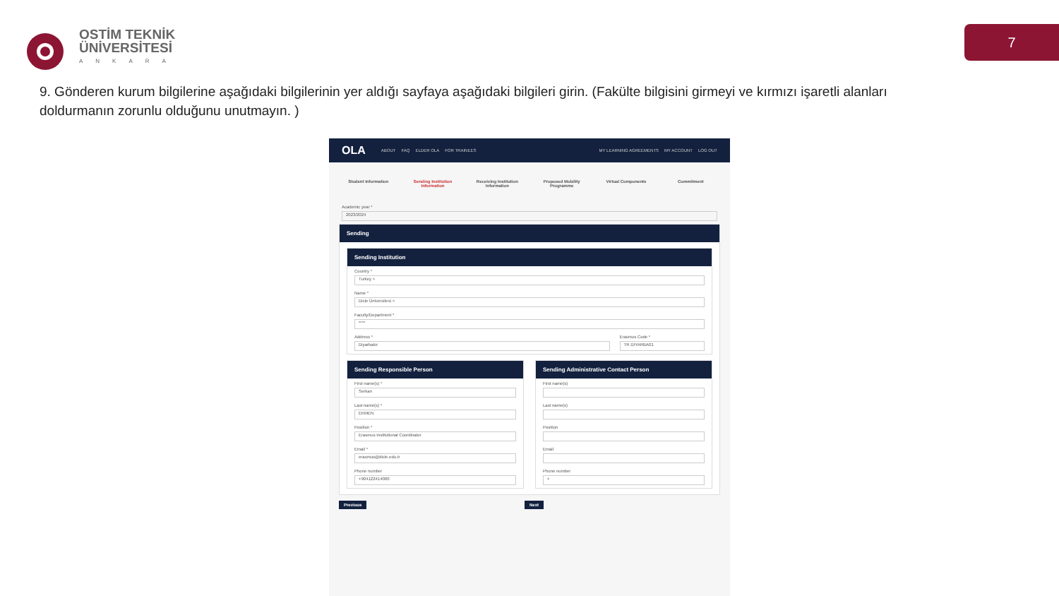OSTİM TEKNİK
ÜNİVERSİTESİ
ANKARA
7
9. Gönderen kurum bilgilerine aşağıdaki bilgilerinin yer aldığı sayfaya aşağıdaki bilgileri girin. (Fakülte bilgisini girmeyi ve kırmızı işaretli alanları doldurmanın zorunlu olduğunu unutmayın. )
OLA ABOUT FAQ ELDER OLA FOR TRAINEES MY LEARNING AGREEMENTS MY ACCOUNT LOG OUT
Student Information Sending Institution Information Receiving Institution Information Proposed Mobility Programme Virtual Components Commitment
Academic year *
2023/2024
Sending
Sending Institution
Country *
Turkey ×
Name *
Dicle Üniversitesi ×
Faculty/Department *
****
Address *
Diyarbakır
Erasmus Code *
TR DIYARBA01
Sending Responsible Person
First name(s) *
Serkan
Last name(s) *
EKMEN
Position *
Erasmus Institutional Coordinator
Email *
erasmus@dicle.edu.tr
Phone number
+904122414000
Sending Administrative Contact Person
First name(s)
Last name(s)
Position
Email
Phone number
+
Previous Next